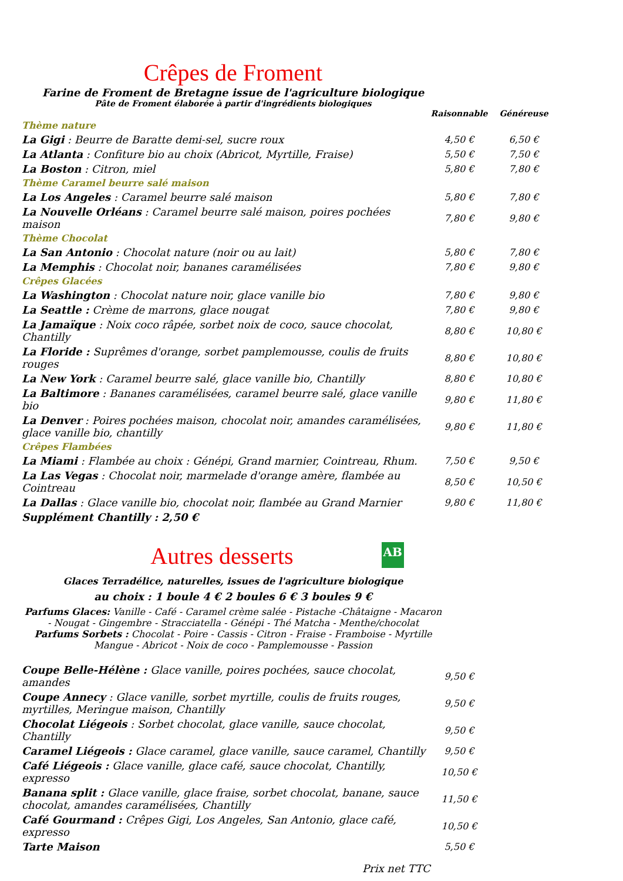Crêpes de Froment
Farine de Froment de Bretagne issue de l'agriculture biologique
Pâte de Froment élaborée à partir d'ingrédients biologiques
| | Raisonnable | Généreuse |
| Thème nature | | |
| La Gigi : Beurre de Baratte demi-sel, sucre roux | 4,50 € | 6,50 € |
| La Atlanta : Confiture bio au choix (Abricot, Myrtille, Fraise) | 5,50 € | 7,50 € |
| La Boston : Citron, miel | 5,80 € | 7,80 € |
| Thème Caramel beurre salé maison | | |
| La Los Angeles : Caramel beurre salé maison | 5,80 € | 7,80 € |
| La Nouvelle Orléans : Caramel beurre salé maison, poires pochées maison | 7,80 € | 9,80 € |
| Thème Chocolat | | |
| La San Antonio : Chocolat nature (noir ou au lait) | 5,80 € | 7,80 € |
| La Memphis : Chocolat noir, bananes caramélisées | 7,80 € | 9,80 € |
| Crêpes Glacées | | |
| La Washington : Chocolat nature noir, glace vanille bio | 7,80 € | 9,80 € |
| La Seattle : Crème de marrons, glace nougat | 7,80 € | 9,80 € |
| La Jamaïque : Noix coco râpée, sorbet noix de coco, sauce chocolat, Chantilly | 8,80 € | 10,80 € |
| La Floride : Suprêmes d'orange, sorbet pamplemousse, coulis de fruits rouges | 8,80 € | 10,80 € |
| La New York : Caramel beurre salé, glace vanille bio, Chantilly | 8,80 € | 10,80 € |
| La Baltimore : Bananes caramélisées, caramel beurre salé, glace vanille bio | 9,80 € | 11,80 € |
| La Denver : Poires pochées maison, chocolat noir, amandes caramélisées, glace vanille bio, chantilly | 9,80 € | 11,80 € |
| Crêpes Flambées | | |
| La Miami : Flambée au choix : Génépi, Grand marnier, Cointreau, Rhum. | 7,50 € | 9,50 € |
| La Las Vegas : Chocolat noir, marmelade d'orange amère, flambée au Cointreau | 8,50 € | 10,50 € |
| La Dallas : Glace vanille bio, chocolat noir, flambée au Grand Marnier | 9,80 € | 11,80 € |
| Supplément Chantilly : 2,50 € | | |
Autres desserts AB
Glaces Terradélice, naturelles, issues de l'agriculture biologique
au choix : 1 boule 4 € 2 boules 6 € 3 boules 9 €
Parfums Glaces: Vanille - Café - Caramel crème salée - Pistache -Châtaigne - Macaron - Nougat - Gingembre - Stracciatella - Génépi - Thé Matcha - Menthe/chocolat
Parfums Sorbets : Chocolat - Poire - Cassis - Citron - Fraise - Framboise - Myrtille Mangue - Abricot - Noix de coco - Pamplemousse - Passion
| Coupe Belle-Hélène : Glace vanille, poires pochées, sauce chocolat, amandes | 9,50 € |
| Coupe Annecy : Glace vanille, sorbet myrtille, coulis de fruits rouges, myrtilles, Meringue maison, Chantilly | 9,50 € |
| Chocolat Liégeois : Sorbet chocolat, glace vanille, sauce chocolat, Chantilly | 9,50 € |
| Caramel Liégeois : Glace caramel, glace vanille, sauce caramel, Chantilly | 9,50 € |
| Café Liégeois : Glace vanille, glace café, sauce chocolat, Chantilly, expresso | 10,50 € |
| Banana split : Glace vanille, glace fraise, sorbet chocolat, banane, sauce chocolat, amandes caramélisées, Chantilly | 11,50 € |
| Café Gourmand : Crêpes Gigi, Los Angeles, San Antonio, glace café, expresso | 10,50 € |
| Tarte Maison | 5,50 € |
Prix net TTC